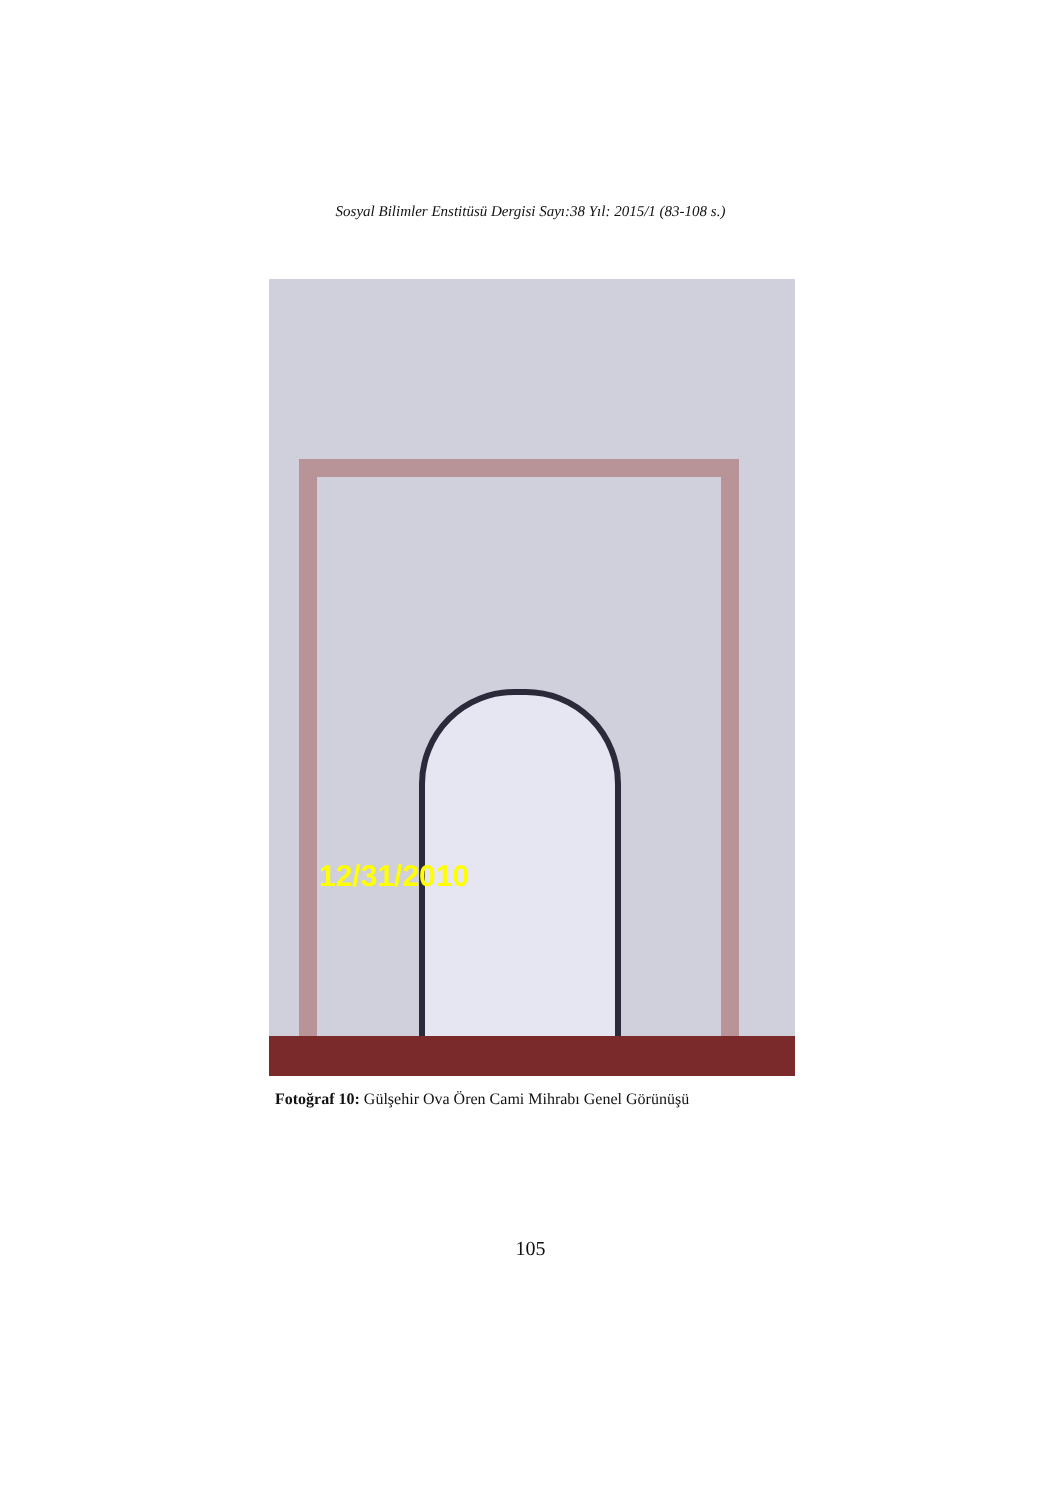Sosyal Bilimler Enstitüsü Dergisi Sayı:38 Yıl: 2015/1 (83-108 s.)
12/31/2010
Fotoğraf 10: Gülşehir Ova Ören Cami Mihrabı Genel Görünüşü
105